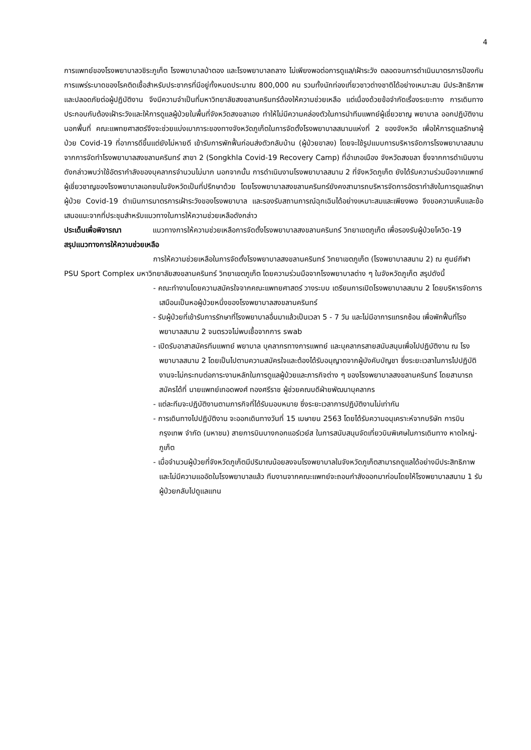4
การแพทย์ของโรงพยาบาลวชิระภูเก็ต โรงพยาบาลป่าตอง และโรงพยาบาลถลาง ไม่เพียงพอต่อการดูแล/เฝ้าระวัง ตลอดจนการดำเนินมาตรการป้องกันการแพร่ระบาดของโรคติดเชื้อสำหรับประชากรที่มีอยู่ทั้งหมดประมาณ 800,000 คน รวมทั้งนักท่องเที่ยวชาวต่างชาติได้อย่างเหมาะสม มีประสิทธิภาพ และปลอดภัยต่อผู้ปฏิบัติงาน จึงมีความจำเป็นที่มหาวิทยาลัยสงขลานครินทร์ต้องให้ความช่วยเหลือ แต่เนื่องด้วยข้อจำกัดเรื่องระยะทาง การเดินทาง ประกอบกับต้องเฝ้าระวังและให้การดูแลผู้ป่วยในพื้นที่จังหวัดสงขลาเอง ทำให้ไม่มีความคล่องตัวในการนำทีมแพทย์ผู้เชี่ยวชาญ พยาบาล ออกปฏิบัติงานนอกพื้นที่ คณะแพทยศาสตร์จึงจะช่วยแบ่งเบาภาระของทางจังหวัดภูเก็ตในการจัดตั้งโรงพยาบาลสนามแห่งที่ 2 ของจังหวัด เพื่อให้การดูแลรักษาผู้ป่วย Covid-19 ที่อาการดีขึ้นแต่ยังไม่หายดี เข้ารับการพักฟื้นก่อนส่งตัวกลับบ้าน (ผู้ป่วยขาลง) โดยจะใช้รูปแบบการบริหารจัดการโรงพยาบาลสนามจากการจัดทำโรงพยาบาลสงขลานครินทร์ สาขา 2 (Songkhla Covid-19 Recovery Camp) ที่อำเภอเมือง จังหวัดสงขลา ซึ่งจากการดำเนินงานดังกล่าวพบว่าใช้อัตรากำลังของบุคลากรจำนวนไม่มาก นอกจากนั้น การดำเนินงานโรงพยาบาลสนาม 2 ที่จังหวัดภูเก็ต ยังได้รับความร่วมมือจากแพทย์ผู้เชี่ยวชาญของโรงพยาบาลเอกชนในจังหวัดเป็นที่ปรึกษาด้วย โดยโรงพยาบาลสงขลานครินทร์ยังคงสามารถบริหารจัดการอัตรากำลังในการดูแลรักษาผู้ป่วย Covid-19 ดำเนินการมาตรการเฝ้าระวังของโรงพยาบาล และรองรับสถานการณ์ฉุกเฉินได้อย่างเหมาะสมและเพียงพอ จึงขอความเห็นและข้อเสนอแนะจากที่ประชุมสำหรับแนวทางในการให้ความช่วยเหลือดังกล่าว
ประเด็นเพื่อพิจารณา แนวทางการให้ความช่วยเหลือการจัดตั้งโรงพยาบาลสงขลานครินทร์ วิทยาเขตภูเก็ต เพื่อรองรับผู้ป่วยโควิด-19
สรุปแนวทางการให้ความช่วยเหลือ
การให้ความช่วยเหลือในการจัดตั้งโรงพยาบาลสงขลานครินทร์ วิทยาเขตภูเก็ต (โรงพยาบาลสนาม 2) ณ ศูนย์กีฬา PSU Sport Complex มหาวิทยาลัยสงขลานครินทร์ วิทยาเขตภูเก็ต โดยความร่วมมือจากโรงพยาบาลต่าง ๆ ในจังหวัดภูเก็ต สรุปดังนี้
- คณะทำงานโดยความสมัครใจจากคณะแพทยศาสตร์ วางระบบ เตรียมการเปิดโรงพยาบาลสนาม 2 โดยบริหารจัดการเสมือนเป็นหอผู้ป่วยหนึ่งของโรงพยาบาลสงขลานครินทร์
- รับผู้ป่วยที่เข้ารับการรักษาที่โรงพยาบาลอื่นมาแล้วเป็นเวลา 5 - 7 วัน และไม่มีอาการแทรกซ้อน เพื่อพักฟื้นที่โรงพยาบาลสนาม 2 จนตรวจไม่พบเชื้อจากการ swab
- เปิดรับอาสาสมัครทีมแพทย์ พยาบาล บุคลากรทางการแพทย์ และบุคลากรสายสนับสนุนเพื่อไปปฏิบัติงาน ณ โรงพยาบาลสนาม 2 โดยเป็นไปตามความสมัครใจและต้องได้รับอนุญาตจากผู้บังคับบัญชา ซึ่งระยะเวลาในการไปปฏิบัติงานจะไม่กระทบต่อภาระงานหลักในการดูแลผู้ป่วยและภารกิจต่าง ๆ ของโรงพยาบาลสงขลานครินทร์ โดยสามารถสมัครได้ที่ นายแพทย์เทอดพงศ์ ทองศรีราช ผู้ช่วยคณบดีฝ่ายพัฒนาบุคลากร
- แต่ละทีมจะปฏิบัติงานตามภารกิจที่ได้รับมอบหมาย ซึ่งระยะเวลาการปฏิบัติงานไม่เท่ากัน
- การเดินทางไปปฏิบัติงาน จะออกเดินทางวันที่ 15 เมษายน 2563 โดยได้รับความอนุเคราะห์จากบริษัท การบินกรุงเทพ จำกัด (มหาชน) สายการบินบางกอกแอร์เวย์ส ในการสนับสนุนจัดเที่ยวบินพิเศษในการเดินทาง หาดใหญ่-ภูเก็ต
- เมื่อจำนวนผู้ป่วยที่จังหวัดภูเก็ตมีปริมาณน้อยลงจนโรงพยาบาลในจังหวัดภูเก็ตสามารถดูแลได้อย่างมีประสิทธิภาพและไม่มีความแออัดในโรงพยาบาลแล้ว ทีมงานจากคณะแพทย์จะถอนกำลังออกมาก่อนโดยให้โรงพยาบาลสนาม 1 รับผู้ป่วยกลับไปดูแลแทน